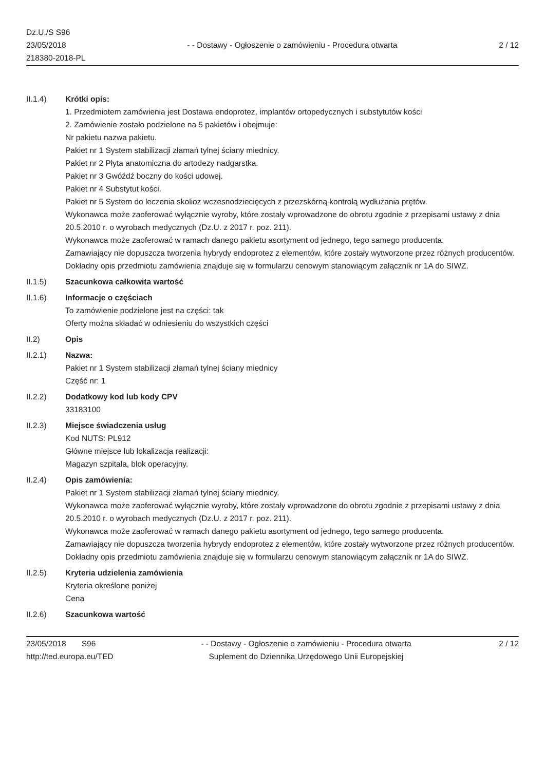Dz.U./S S96
23/05/2018
218380-2018-PL
- - Dostawy - Ogłoszenie o zamówieniu - Procedura otwarta
2 / 12
II.1.4) Krótki opis:
1. Przedmiotem zamówienia jest Dostawa endoprotez, implantów ortopedycznych i substytutów kości
2. Zamówienie zostało podzielone na 5 pakietów i obejmuje:
Nr pakietu nazwa pakietu.
Pakiet nr 1 System stabilizacji złamań tylnej ściany miednicy.
Pakiet nr 2 Płyta anatomiczna do artodezy nadgarstka.
Pakiet nr 3 Gwóźdź boczny do kości udowej.
Pakiet nr 4 Substytut kości.
Pakiet nr 5 System do leczenia skolioz wczesnodziecięcych z przezskórną kontrolą wydłużania prętów.
Wykonawca może zaoferować wyłącznie wyroby, które zostały wprowadzone do obrotu zgodnie z przepisami ustawy z dnia 20.5.2010 r. o wyrobach medycznych (Dz.U. z 2017 r. poz. 211).
Wykonawca może zaoferować w ramach danego pakietu asortyment od jednego, tego samego producenta.
Zamawiający nie dopuszcza tworzenia hybrydy endoprotez z elementów, które zostały wytworzone przez różnych producentów.
Dokładny opis przedmiotu zamówienia znajduje się w formularzu cenowym stanowiącym załącznik nr 1A do SIWZ.
II.1.5) Szacunkowa całkowita wartość
II.1.6) Informacje o częściach
To zamówienie podzielone jest na części: tak
Oferty można składać w odniesieniu do wszystkich części
II.2) Opis
II.2.1) Nazwa:
Pakiet nr 1 System stabilizacji złamań tylnej ściany miednicy
Część nr: 1
II.2.2) Dodatkowy kod lub kody CPV
33183100
II.2.3) Miejsce świadczenia usług
Kod NUTS: PL912
Główne miejsce lub lokalizacja realizacji:
Magazyn szpitala, blok operacyjny.
II.2.4) Opis zamówienia:
Pakiet nr 1 System stabilizacji złamań tylnej ściany miednicy.
Wykonawca może zaoferować wyłącznie wyroby, które zostały wprowadzone do obrotu zgodnie z przepisami ustawy z dnia 20.5.2010 r. o wyrobach medycznych (Dz.U. z 2017 r. poz. 211).
Wykonawca może zaoferować w ramach danego pakietu asortyment od jednego, tego samego producenta.
Zamawiający nie dopuszcza tworzenia hybrydy endoprotez z elementów, które zostały wytworzone przez różnych producentów.
Dokładny opis przedmiotu zamówienia znajduje się w formularzu cenowym stanowiącym załącznik nr 1A do SIWZ.
II.2.5) Kryteria udzielenia zamówienia
Kryteria określone poniżej
Cena
II.2.6) Szacunkowa wartość
23/05/2018 S96
http://ted.europa.eu/TED
- - Dostawy - Ogłoszenie o zamówieniu - Procedura otwarta
Suplement do Dziennika Urzędowego Unii Europejskiej
2 / 12